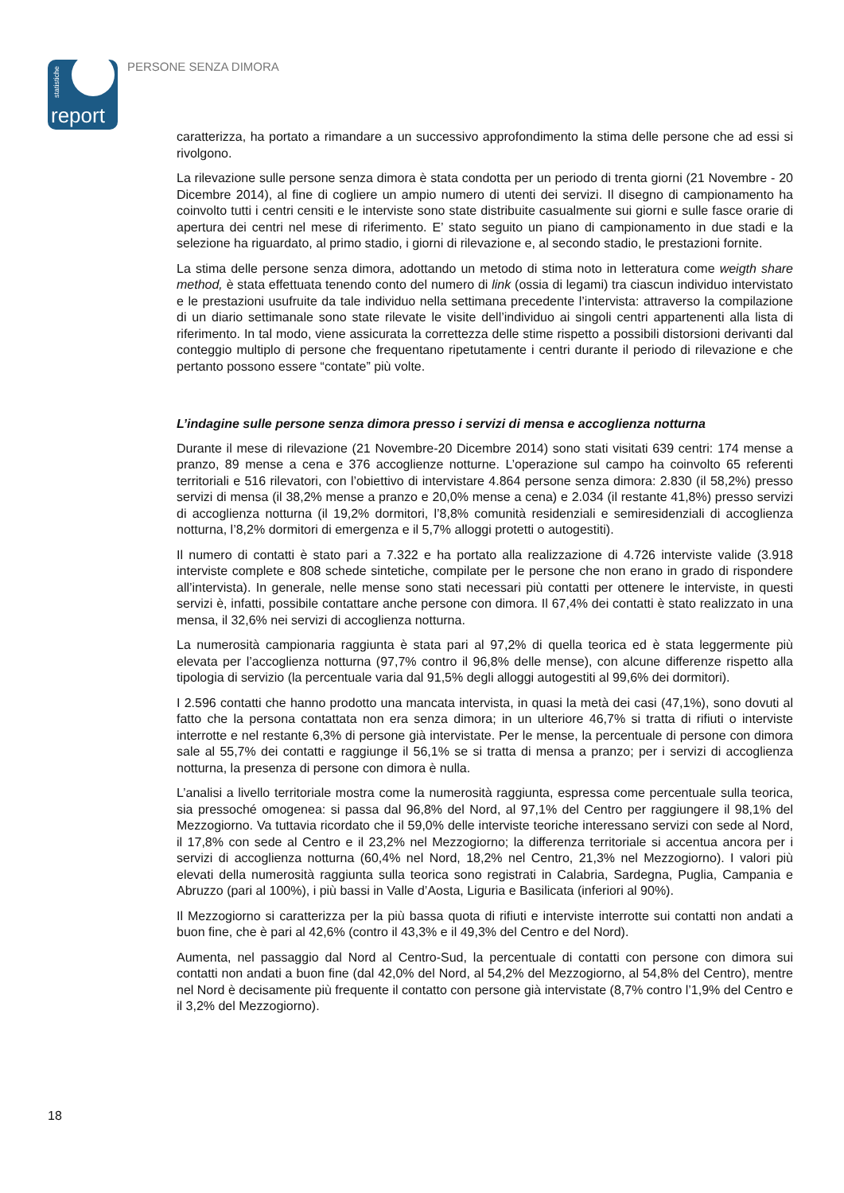statistiche
report
PERSONE SENZA DIMORA
caratterizza, ha portato a rimandare a un successivo approfondimento la stima delle persone che ad essi si rivolgono.
La rilevazione sulle persone senza dimora è stata condotta per un periodo di trenta giorni (21 Novembre - 20 Dicembre 2014), al fine di cogliere un ampio numero di utenti dei servizi. Il disegno di campionamento ha coinvolto tutti i centri censiti e le interviste sono state distribuite casualmente sui giorni e sulle fasce orarie di apertura dei centri nel mese di riferimento. E’ stato seguito un piano di campionamento in due stadi e la selezione ha riguardato, al primo stadio, i giorni di rilevazione e, al secondo stadio, le prestazioni fornite.
La stima delle persone senza dimora, adottando un metodo di stima noto in letteratura come weigth share method, è stata effettuata tenendo conto del numero di link (ossia di legami) tra ciascun individuo intervistato e le prestazioni usufruite da tale individuo nella settimana precedente l’intervista: attraverso la compilazione di un diario settimanale sono state rilevate le visite dell’individuo ai singoli centri appartenenti alla lista di riferimento. In tal modo, viene assicurata la correttezza delle stime rispetto a possibili distorsioni derivanti dal conteggio multiplo di persone che frequentano ripetutamente i centri durante il periodo di rilevazione e che pertanto possono essere “contate” più volte.
L’indagine sulle persone senza dimora presso i servizi di mensa e accoglienza notturna
Durante il mese di rilevazione (21 Novembre-20 Dicembre 2014) sono stati visitati 639 centri: 174 mense a pranzo, 89 mense a cena e 376 accoglienze notturne. L’operazione sul campo ha coinvolto 65 referenti territoriali e 516 rilevatori, con l’obiettivo di intervistare 4.864 persone senza dimora: 2.830 (il 58,2%) presso servizi di mensa (il 38,2% mense a pranzo e 20,0% mense a cena) e 2.034 (il restante 41,8%) presso servizi di accoglienza notturna (il 19,2% dormitori, l’8,8% comunità residenziali e semiresidenziali di accoglienza notturna, l’8,2% dormitori di emergenza e il 5,7% alloggi protetti o autogestiti).
Il numero di contatti è stato pari a 7.322 e ha portato alla realizzazione di 4.726 interviste valide (3.918 interviste complete e 808 schede sintetiche, compilate per le persone che non erano in grado di rispondere all’intervista). In generale, nelle mense sono stati necessari più contatti per ottenere le interviste, in questi servizi è, infatti, possibile contattare anche persone con dimora. Il 67,4% dei contatti è stato realizzato in una mensa, il 32,6% nei servizi di accoglienza notturna.
La numerosità campionaria raggiunta è stata pari al 97,2% di quella teorica ed è stata leggermente più elevata per l’accoglienza notturna (97,7% contro il 96,8% delle mense), con alcune differenze rispetto alla tipologia di servizio (la percentuale varia dal 91,5% degli alloggi autogestiti al 99,6% dei dormitori).
I 2.596 contatti che hanno prodotto una mancata intervista, in quasi la metà dei casi (47,1%), sono dovuti al fatto che la persona contattata non era senza dimora; in un ulteriore 46,7% si tratta di rifiuti o interviste interrotte e nel restante 6,3% di persone già intervistate. Per le mense, la percentuale di persone con dimora sale al 55,7% dei contatti e raggiunge il 56,1% se si tratta di mensa a pranzo; per i servizi di accoglienza notturna, la presenza di persone con dimora è nulla.
L’analisi a livello territoriale mostra come la numerosità raggiunta, espressa come percentuale sulla teorica, sia pressoché omogenea: si passa dal 96,8% del Nord, al 97,1% del Centro per raggiungere il 98,1% del Mezzogiorno. Va tuttavia ricordato che il 59,0% delle interviste teoriche interessano servizi con sede al Nord, il 17,8% con sede al Centro e il 23,2% nel Mezzogiorno; la differenza territoriale si accentua ancora per i servizi di accoglienza notturna (60,4% nel Nord, 18,2% nel Centro, 21,3% nel Mezzogiorno). I valori più elevati della numerosità raggiunta sulla teorica sono registrati in Calabria, Sardegna, Puglia, Campania e Abruzzo (pari al 100%), i più bassi in Valle d’Aosta, Liguria e Basilicata (inferiori al 90%).
Il Mezzogiorno si caratterizza per la più bassa quota di rifiuti e interviste interrotte sui contatti non andati a buon fine, che è pari al 42,6% (contro il 43,3% e il 49,3% del Centro e del Nord).
Aumenta, nel passaggio dal Nord al Centro-Sud, la percentuale di contatti con persone con dimora sui contatti non andati a buon fine (dal 42,0% del Nord, al 54,2% del Mezzogiorno, al 54,8% del Centro), mentre nel Nord è decisamente più frequente il contatto con persone già intervistate (8,7% contro l’1,9% del Centro e il 3,2% del Mezzogiorno).
18